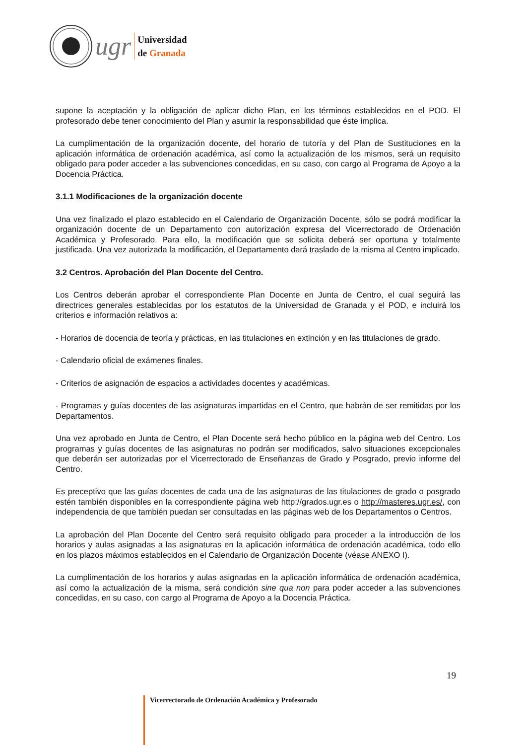ugr
Universidad
de Granada
supone la aceptación y la obligación de aplicar dicho Plan, en los términos establecidos en el POD. El profesorado debe tener conocimiento del Plan y asumir la responsabilidad que éste implica.
La cumplimentación de la organización docente, del horario de tutoría y del Plan de Sustituciones en la aplicación informática de ordenación académica, así como la actualización de los mismos, será un requisito obligado para poder acceder a las subvenciones concedidas, en su caso, con cargo al Programa de Apoyo a la Docencia Práctica.
3.1.1 Modificaciones de la organización docente
Una vez finalizado el plazo establecido en el Calendario de Organización Docente, sólo se podrá modificar la organización docente de un Departamento con autorización expresa del Vicerrectorado de Ordenación Académica y Profesorado. Para ello, la modificación que se solicita deberá ser oportuna y totalmente justificada. Una vez autorizada la modificación, el Departamento dará traslado de la misma al Centro implicado.
3.2 Centros. Aprobación del Plan Docente del Centro.
Los Centros deberán aprobar el correspondiente Plan Docente en Junta de Centro, el cual seguirá las directrices generales establecidas por los estatutos de la Universidad de Granada y el POD, e incluirá los criterios e información relativos a:
- Horarios de docencia de teoría y prácticas, en las titulaciones en extinción y en las titulaciones de grado.
- Calendario oficial de exámenes finales.
- Criterios de asignación de espacios a actividades docentes y académicas.
- Programas y guías docentes de las asignaturas impartidas en el Centro, que habrán de ser remitidas por los Departamentos.
Una vez aprobado en Junta de Centro, el Plan Docente será hecho público en la página web del Centro. Los programas y guías docentes de las asignaturas no podrán ser modificados, salvo situaciones excepcionales que deberán ser autorizadas por el Vicerrectorado de Enseñanzas de Grado y Posgrado, previo informe del Centro.
Es preceptivo que las guías docentes de cada una de las asignaturas de las titulaciones de grado o posgrado estén también disponibles en la correspondiente página web http://grados.ugr.es o http://masteres.ugr.es/, con independencia de que también puedan ser consultadas en las páginas web de los Departamentos o Centros.
La aprobación del Plan Docente del Centro será requisito obligado para proceder a la introducción de los horarios y aulas asignadas a las asignaturas en la aplicación informática de ordenación académica, todo ello en los plazos máximos establecidos en el Calendario de Organización Docente (véase ANEXO I).
La cumplimentación de los horarios y aulas asignadas en la aplicación informática de ordenación académica, así como la actualización de la misma, será condición sine qua non para poder acceder a las subvenciones concedidas, en su caso, con cargo al Programa de Apoyo a la Docencia Práctica.
19
Vicerrectorado de Ordenación Académica y Profesorado